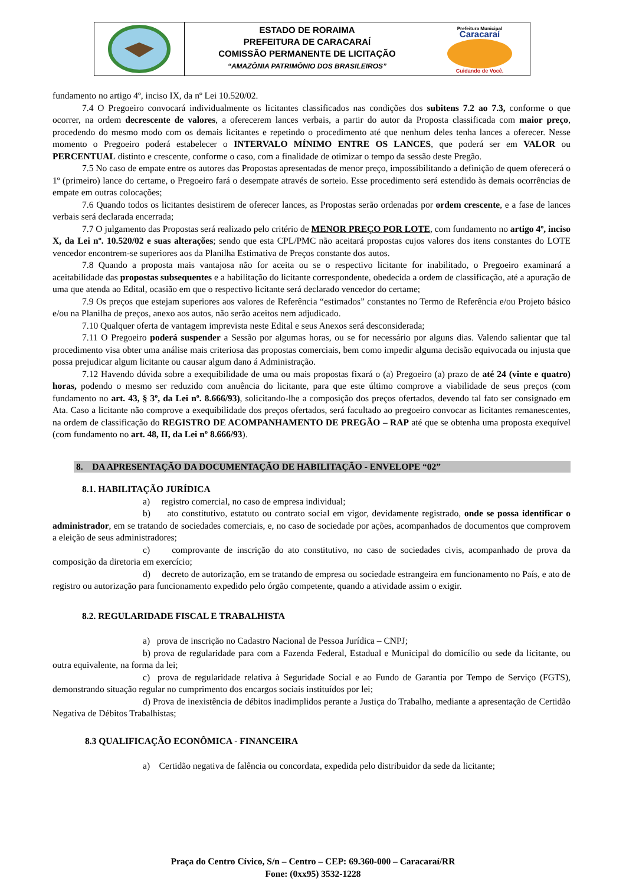ESTADO DE RORAIMA
PREFEITURA DE CARACARAÍ
COMISSÃO PERMANENTE DE LICITAÇÃO
“AMAZÔNIA PATRIMÔNIO DOS BRASILEIROS”
Prefeitura Municipal
Caracaraí
Cuidando de Você.
fundamento no artigo 4º, inciso IX, da nº Lei 10.520/02.
7.4 O Pregoeiro convocará individualmente os licitantes classificados nas condições dos subitens 7.2 ao 7.3, conforme o que ocorrer, na ordem decrescente de valores, a oferecerem lances verbais, a partir do autor da Proposta classificada com maior preço, procedendo do mesmo modo com os demais licitantes e repetindo o procedimento até que nenhum deles tenha lances a oferecer. Nesse momento o Pregoeiro poderá estabelecer o INTERVALO MÍNIMO ENTRE OS LANCES, que poderá ser em VALOR ou PERCENTUAL distinto e crescente, conforme o caso, com a finalidade de otimizar o tempo da sessão deste Pregão.
7.5 No caso de empate entre os autores das Propostas apresentadas de menor preço, impossibilitando a definição de quem oferecerá o 1º (primeiro) lance do certame, o Pregoeiro fará o desempate através de sorteio. Esse procedimento será estendido às demais ocorrências de empate em outras colocações;
7.6 Quando todos os licitantes desistirem de oferecer lances, as Propostas serão ordenadas por ordem crescente, e a fase de lances verbais será declarada encerrada;
7.7 O julgamento das Propostas será realizado pelo critério de MENOR PREÇO POR LOTE, com fundamento no artigo 4º, inciso X, da Lei nº. 10.520/02 e suas alterações; sendo que esta CPL/PMC não aceitará propostas cujos valores dos itens constantes do LOTE vencedor encontrem-se superiores aos da Planilha Estimativa de Preços constante dos autos.
7.8 Quando a proposta mais vantajosa não for aceita ou se o respectivo licitante for inabilitado, o Pregoeiro examinará a aceitabilidade das propostas subsequentes e a habilitação do licitante correspondente, obedecida a ordem de classificação, até a apuração de uma que atenda ao Edital, ocasião em que o respectivo licitante será declarado vencedor do certame;
7.9 Os preços que estejam superiores aos valores de Referência “estimados” constantes no Termo de Referência e/ou Projeto básico e/ou na Planilha de preços, anexo aos autos, não serão aceitos nem adjudicado.
7.10 Qualquer oferta de vantagem imprevista neste Edital e seus Anexos será desconsiderada;
7.11 O Pregoeiro poderá suspender a Sessão por algumas horas, ou se for necessário por alguns dias. Valendo salientar que tal procedimento visa obter uma análise mais criteriosa das propostas comerciais, bem como impedir alguma decisão equivocada ou injusta que possa prejudicar algum licitante ou causar algum dano á Administração.
7.12 Havendo dúvida sobre a exequibilidade de uma ou mais propostas fixará o (a) Pregoeiro (a) prazo de até 24 (vinte e quatro) horas, podendo o mesmo ser reduzido com anuência do licitante, para que este último comprove a viabilidade de seus preços (com fundamento no art. 43, § 3º, da Lei nº. 8.666/93), solicitando-lhe a composição dos preços ofertados, devendo tal fato ser consignado em Ata. Caso a licitante não comprove a exequibilidade dos preços ofertados, será facultado ao pregoeiro convocar as licitantes remanescentes, na ordem de classificação do REGISTRO DE ACOMPANHAMENTO DE PREGÃO – RAP até que se obtenha uma proposta exequível (com fundamento no art. 48, II, da Lei nº 8.666/93).
8. DA APRESENTAÇÃO DA DOCUMENTAÇÃO DE HABILITAÇÃO - ENVELOPE “02”
8.1. HABILITAÇÃO JURÍDICA
a) registro comercial, no caso de empresa individual;
b) ato constitutivo, estatuto ou contrato social em vigor, devidamente registrado, onde se possa identificar o administrador, em se tratando de sociedades comerciais, e, no caso de sociedade por ações, acompanhados de documentos que comprovem a eleição de seus administradores;
c) comprovante de inscrição do ato constitutivo, no caso de sociedades civis, acompanhado de prova da composição da diretoria em exercício;
d) decreto de autorização, em se tratando de empresa ou sociedade estrangeira em funcionamento no País, e ato de registro ou autorização para funcionamento expedido pelo órgão competente, quando a atividade assim o exigir.
8.2. REGULARIDADE FISCAL E TRABALHISTA
a) prova de inscrição no Cadastro Nacional de Pessoa Jurídica – CNPJ;
b) prova de regularidade para com a Fazenda Federal, Estadual e Municipal do domicílio ou sede da licitante, ou outra equivalente, na forma da lei;
c) prova de regularidade relativa à Seguridade Social e ao Fundo de Garantia por Tempo de Serviço (FGTS), demonstrando situação regular no cumprimento dos encargos sociais instituídos por lei;
d) Prova de inexistência de débitos inadimplidos perante a Justiça do Trabalho, mediante a apresentação de Certidão Negativa de Débitos Trabalhistas;
8.3 QUALIFICAÇÃO ECONÔMICA - FINANCEIRA
a) Certidão negativa de falência ou concordata, expedida pelo distribuidor da sede da licitante;
Praça do Centro Cívico, S/n – Centro – CEP: 69.360-000 – Caracaraí/RR
Fone: (0xx95) 3532-1228